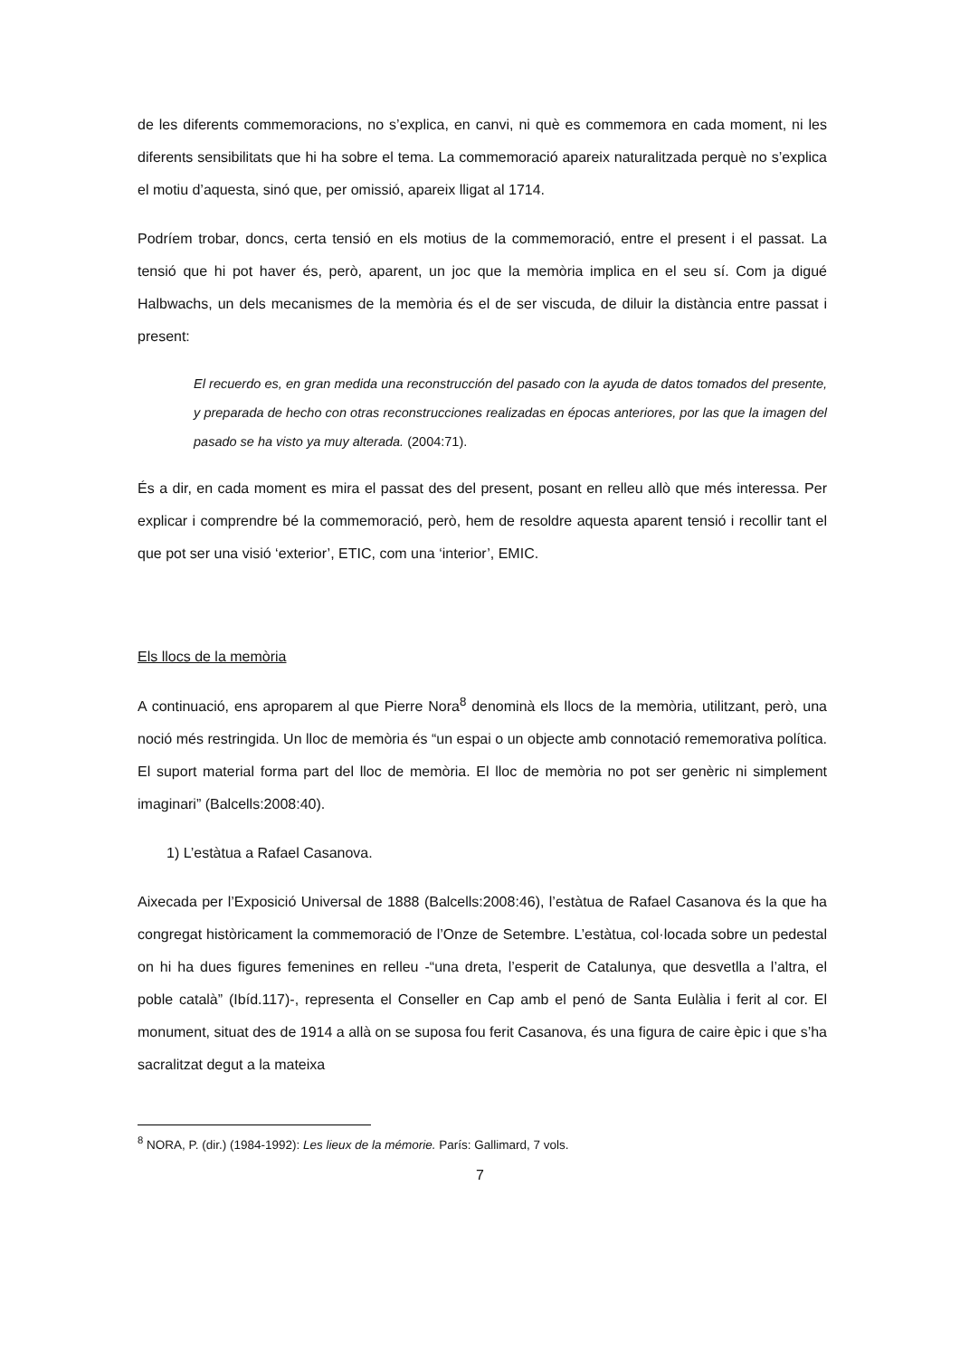de les diferents commemoracions, no s’explica, en canvi, ni què es commemora en cada moment, ni les diferents sensibilitats que hi ha sobre el tema. La commemoració apareix naturalitzada perquè no s’explica el motiu d’aquesta, sinó que, per omissió, apareix lligat al 1714.
Podríem trobar, doncs, certa tensió en els motius de la commemoració, entre el present i el passat. La tensió que hi pot haver és, però, aparent, un joc que la memòria implica en el seu sí. Com ja digué Halbwachs, un dels mecanismes de la memòria és el de ser viscuda, de diluir la distància entre passat i present:
El recuerdo es, en gran medida una reconstrucción del pasado con la ayuda de datos tomados del presente, y preparada de hecho con otras reconstrucciones realizadas en épocas anteriores, por las que la imagen del pasado se ha visto ya muy alterada. (2004:71).
És a dir, en cada moment es mira el passat des del present, posant en relleu allò que més interessa. Per explicar i comprendre bé la commemoració, però, hem de resoldre aquesta aparent tensió i recollir tant el que pot ser una visió ‘exterior’, ETIC, com una ‘interior’, EMIC.
Els llocs de la memòria
A continuació, ens aproparem al que Pierre Nora<sup>8</sup> denominà els llocs de la memòria, utilitzant, però, una noció més restringida. Un lloc de memòria és “un espai o un objecte amb connotació rememorativa política. El suport material forma part del lloc de memòria. El lloc de memòria no pot ser genèric ni simplement imaginari” (Balcells:2008:40).
1) L’estàtua a Rafael Casanova.
Aixecada per l’Exposició Universal de 1888 (Balcells:2008:46), l’estàtua de Rafael Casanova és la que ha congregat històricament la commemoració de l’Onze de Setembre. L’estàtua, col·locada sobre un pedestal on hi ha dues figures femenines en relleu -“una dreta, l’esperit de Catalunya, que desvetlla a l’altra, el poble català” (Ibíd.117)-, representa el Conseller en Cap amb el penó de Santa Eulàlia i ferit al cor. El monument, situat des de 1914 a allà on se suposa fou ferit Casanova, és una figura de caire èpic i que s’ha sacralitzat degut a la mateixa
<sup>8</sup> NORA, P. (dir.) (1984-1992): Les lieux de la mémorie. París: Gallimard, 7 vols.
7